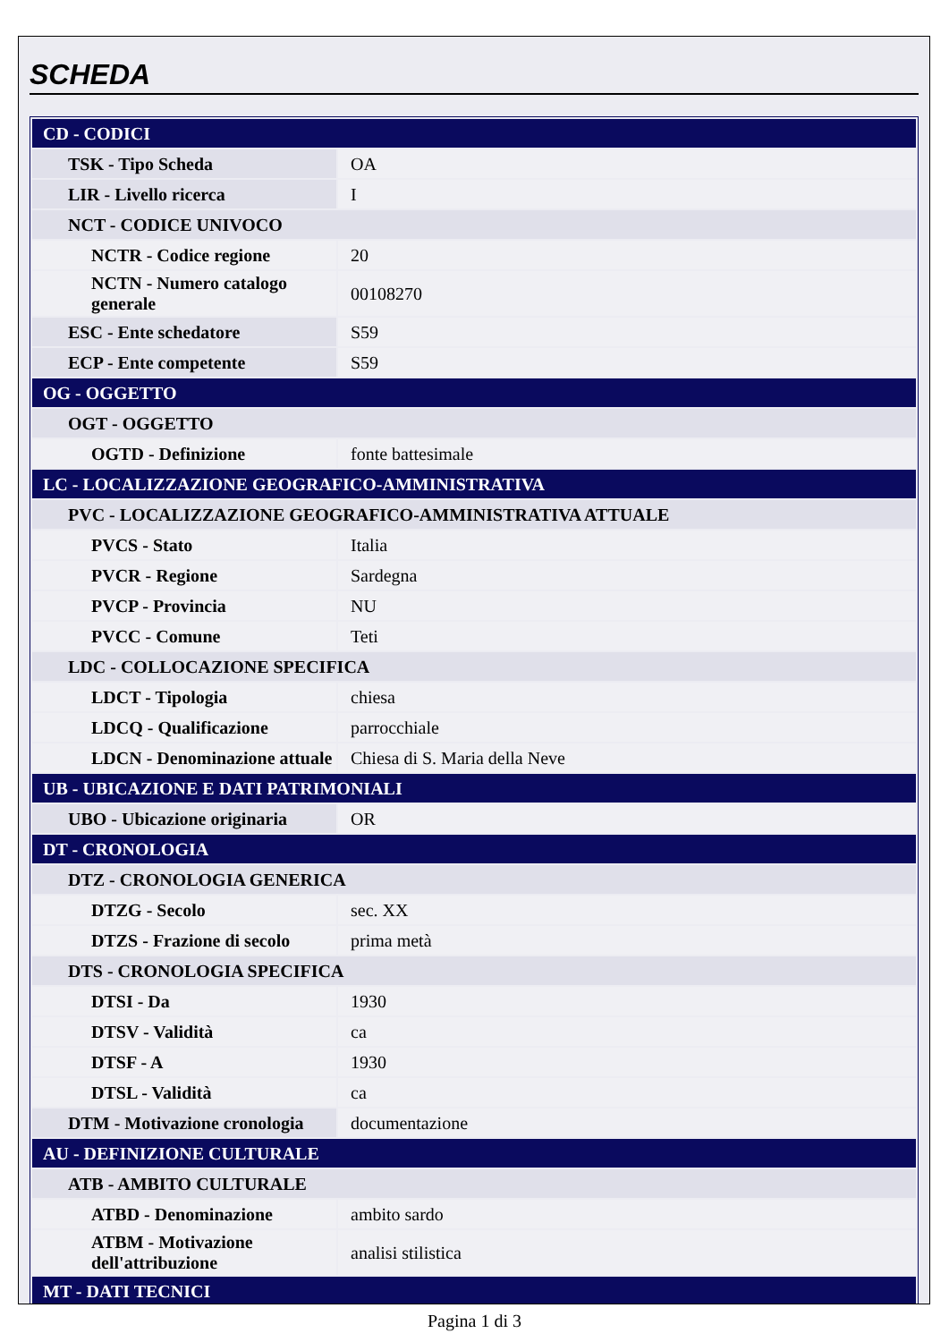SCHEDA
| CD - CODICI | |
| TSK - Tipo Scheda | OA |
| LIR - Livello ricerca | I |
| NCT - CODICE UNIVOCO | |
| NCTR - Codice regione | 20 |
| NCTN - Numero catalogo generale | 00108270 |
| ESC - Ente schedatore | S59 |
| ECP - Ente competente | S59 |
| OG - OGGETTO | |
| OGT - OGGETTO | |
| OGTD - Definizione | fonte battesimale |
| LC - LOCALIZZAZIONE GEOGRAFICO-AMMINISTRATIVA | |
| PVC - LOCALIZZAZIONE GEOGRAFICO-AMMINISTRATIVA ATTUALE | |
| PVCS - Stato | Italia |
| PVCR - Regione | Sardegna |
| PVCP - Provincia | NU |
| PVCC - Comune | Teti |
| LDC - COLLOCAZIONE SPECIFICA | |
| LDCT - Tipologia | chiesa |
| LDCQ - Qualificazione | parrocchiale |
| LDCN - Denominazione attuale | Chiesa di S. Maria della Neve |
| UB - UBICAZIONE E DATI PATRIMONIALI | |
| UBO - Ubicazione originaria | OR |
| DT - CRONOLOGIA | |
| DTZ - CRONOLOGIA GENERICA | |
| DTZG - Secolo | sec. XX |
| DTZS - Frazione di secolo | prima metà |
| DTS - CRONOLOGIA SPECIFICA | |
| DTSI - Da | 1930 |
| DTSV - Validità | ca |
| DTSF - A | 1930 |
| DTSL - Validità | ca |
| DTM - Motivazione cronologia | documentazione |
| AU - DEFINIZIONE CULTURALE | |
| ATB - AMBITO CULTURALE | |
| ATBD - Denominazione | ambito sardo |
| ATBM - Motivazione dell'attribuzione | analisi stilistica |
| MT - DATI TECNICI | |
Pagina 1 di 3